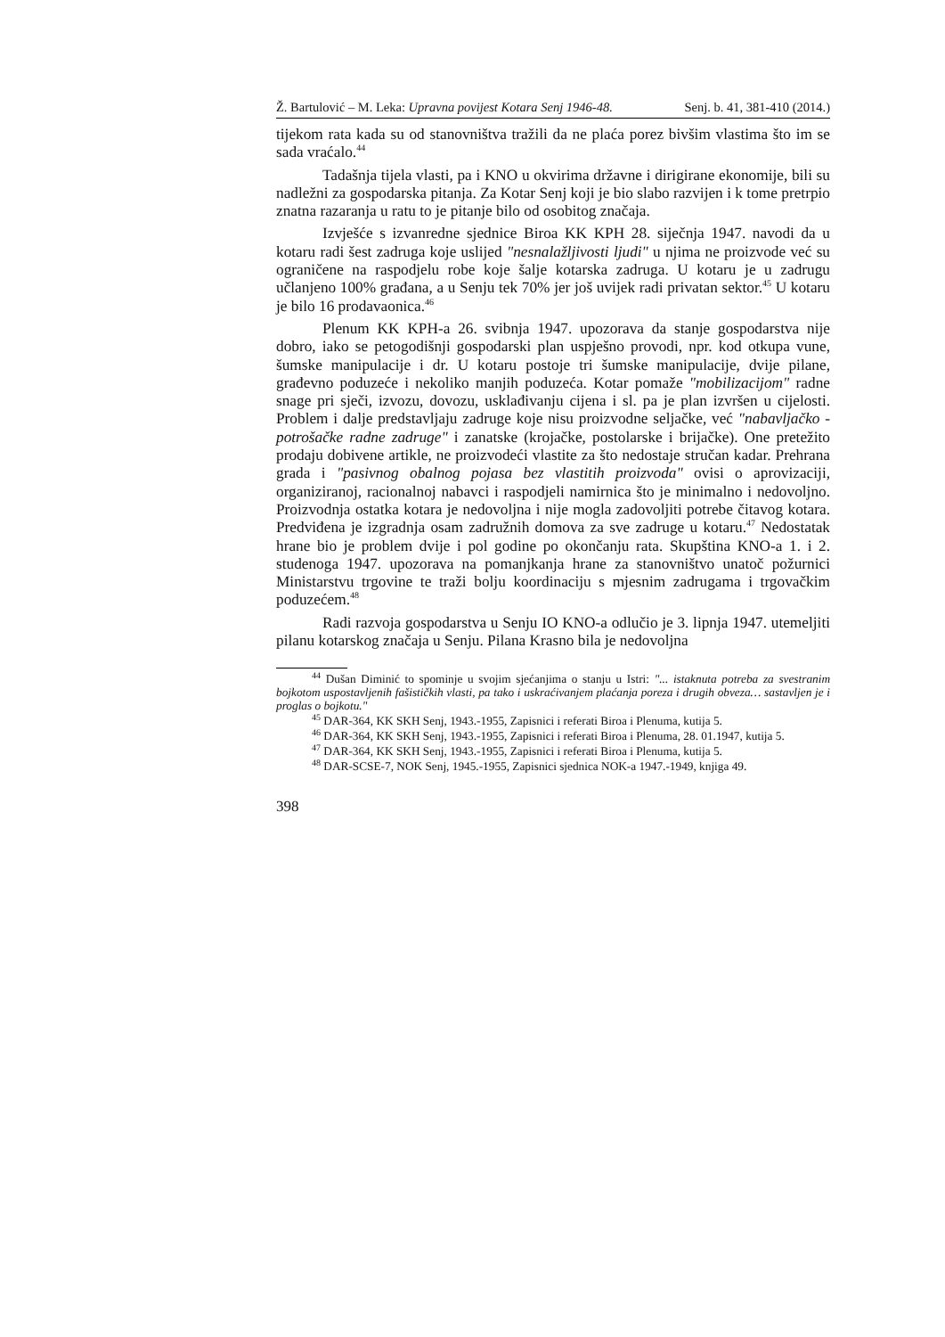Ž. Bartulović – M. Leka: Upravna povijest Kotara Senj 1946-48. Senj. b. 41, 381-410 (2014.)
tijekom rata kada su od stanovništva tražili da ne plaća porez bivšim vlastima što im se sada vraćalo.<sup>44</sup>
Tadašnja tijela vlasti, pa i KNO u okvirima državne i dirigirane ekonomije, bili su nadležni za gospodarska pitanja. Za Kotar Senj koji je bio slabo razvijen i k tome pretrpio znatna razaranja u ratu to je pitanje bilo od osobitog značaja.
Izvješće s izvanredne sjednice Biroa KK KPH 28. siječnja 1947. navodi da u kotaru radi šest zadruga koje uslijed "nesnalažljivosti ljudi" u njima ne proizvode već su ograničene na raspodjelu robe koje šalje kotarska zadruga. U kotaru je u zadrugu učlanjeno 100% građana, a u Senju tek 70% jer još uvijek radi privatan sektor.<sup>45</sup> U kotaru je bilo 16 prodavaonica.<sup>46</sup>
Plenum KK KPH-a 26. svibnja 1947. upozorava da stanje gospodarstva nije dobro, iako se petogodišnji gospodarski plan uspješno provodi, npr. kod otkupa vune, šumske manipulacije i dr. U kotaru postoje tri šumske manipulacije, dvije pilane, građevno poduzeće i nekoliko manjih poduzeća. Kotar pomaže "mobilizacijom" radne snage pri sječi, izvozu, dovozu, usklađivanju cijena i sl. pa je plan izvršen u cijelosti. Problem i dalje predstavljaju zadruge koje nisu proizvodne seljačke, već "nabavljačko - potrošačke radne zadruge" i zanatske (krojačke, postolarske i brijačke). One pretežito prodaju dobivene artikle, ne proizvodeći vlastite za što nedostaje stručan kadar. Prehrana grada i "pasivnog obalnog pojasa bez vlastitih proizvoda" ovisi o aprovizaciji, organiziranoj, racionalnoj nabavci i raspodjeli namirnica što je minimalno i nedovoljno. Proizvodnja ostatka kotara je nedovoljna i nije mogla zadovoljiti potrebe čitavog kotara. Predviđena je izgradnja osam zadružnih domova za sve zadruge u kotaru.<sup>47</sup> Nedostatak hrane bio je problem dvije i pol godine po okončanju rata. Skupština KNO-a 1. i 2. studenoga 1947. upozorava na pomanjkanja hrane za stanovništvo unatoč požurnici Ministarstvu trgovine te traži bolju koordinaciju s mjesnim zadrugama i trgovačkim poduzećem.<sup>48</sup>
Radi razvoja gospodarstva u Senju IO KNO-a odlučio je 3. lipnja 1947. utemeljiti pilanu kotarskog značaja u Senju. Pilana Krasno bila je nedovoljna
<sup>44</sup> Dušan Diminić to spominje u svojim sjećanjima o stanju u Istri: "... istaknuta potreba za svestranim bojkotom uspostavljenih fašističkih vlasti, pa tako i uskraćivanjem plaćanja poreza i drugih obveza… sastavljen je i proglas o bojkotu."
<sup>45</sup> DAR-364, KK SKH Senj, 1943.-1955, Zapisnici i referati Biroa i Plenuma, kutija 5.
<sup>46</sup> DAR-364, KK SKH Senj, 1943.-1955, Zapisnici i referati Biroa i Plenuma, 28. 01.1947, kutija 5.
<sup>47</sup> DAR-364, KK SKH Senj, 1943.-1955, Zapisnici i referati Biroa i Plenuma, kutija 5.
<sup>48</sup> DAR-SCSE-7, NOK Senj, 1945.-1955, Zapisnici sjednica NOK-a 1947.-1949, knjiga 49.
398